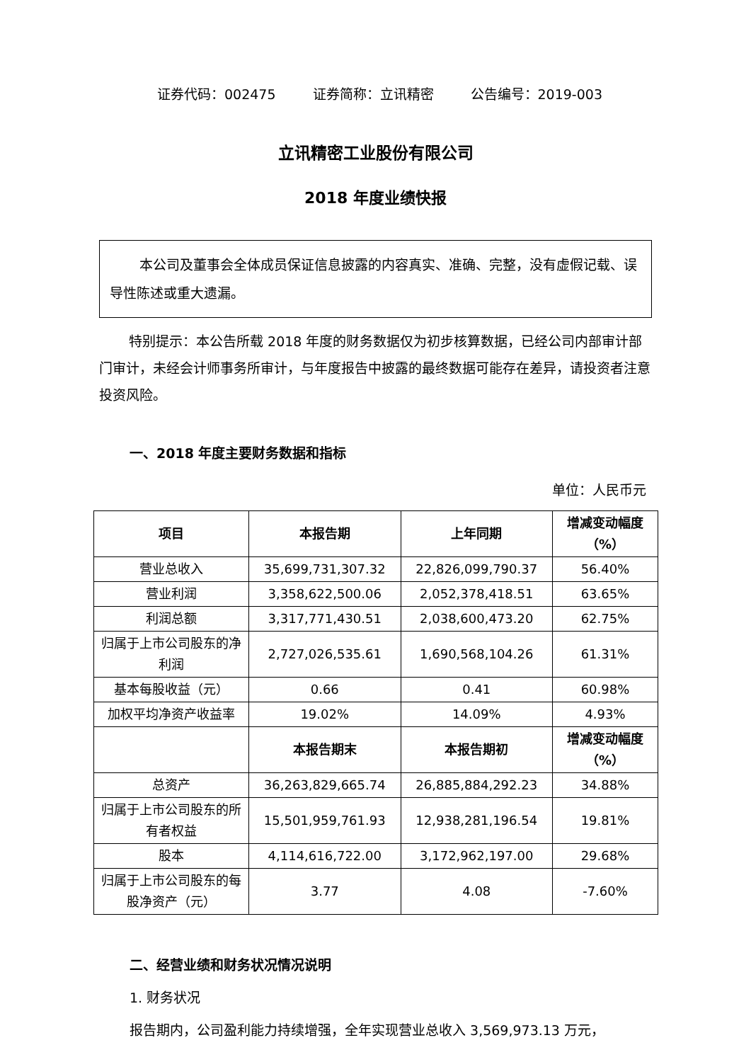证券代码：002475 证券简称：立讯精密 公告编号：2019-003
立讯精密工业股份有限公司
2018 年度业绩快报
本公司及董事会全体成员保证信息披露的内容真实、准确、完整，没有虚假记载、误导性陈述或重大遗漏。
特别提示：本公告所载 2018 年度的财务数据仅为初步核算数据，已经公司内部审计部门审计，未经会计师事务所审计，与年度报告中披露的最终数据可能存在差异，请投资者注意投资风险。
一、2018 年度主要财务数据和指标
单位：人民币元
| 项目 | 本报告期 | 上年同期 | 增减变动幅度（%） |
| --- | --- | --- | --- |
| 营业总收入 | 35,699,731,307.32 | 22,826,099,790.37 | 56.40% |
| 营业利润 | 3,358,622,500.06 | 2,052,378,418.51 | 63.65% |
| 利润总额 | 3,317,771,430.51 | 2,038,600,473.20 | 62.75% |
| 归属于上市公司股东的净利润 | 2,727,026,535.61 | 1,690,568,104.26 | 61.31% |
| 基本每股收益（元） | 0.66 | 0.41 | 60.98% |
| 加权平均净资产收益率 | 19.02% | 14.09% | 4.93% |
| | 本报告期末 | 本报告期初 | 增减变动幅度（%） |
| 总资产 | 36,263,829,665.74 | 26,885,884,292.23 | 34.88% |
| 归属于上市公司股东的所有者权益 | 15,501,959,761.93 | 12,938,281,196.54 | 19.81% |
| 股本 | 4,114,616,722.00 | 3,172,962,197.00 | 29.68% |
| 归属于上市公司股东的每股净资产（元） | 3.77 | 4.08 | -7.60% |
二、经营业绩和财务状况情况说明
1. 财务状况
报告期内，公司盈利能力持续增强，全年实现营业总收入 3,569,973.13 万元，